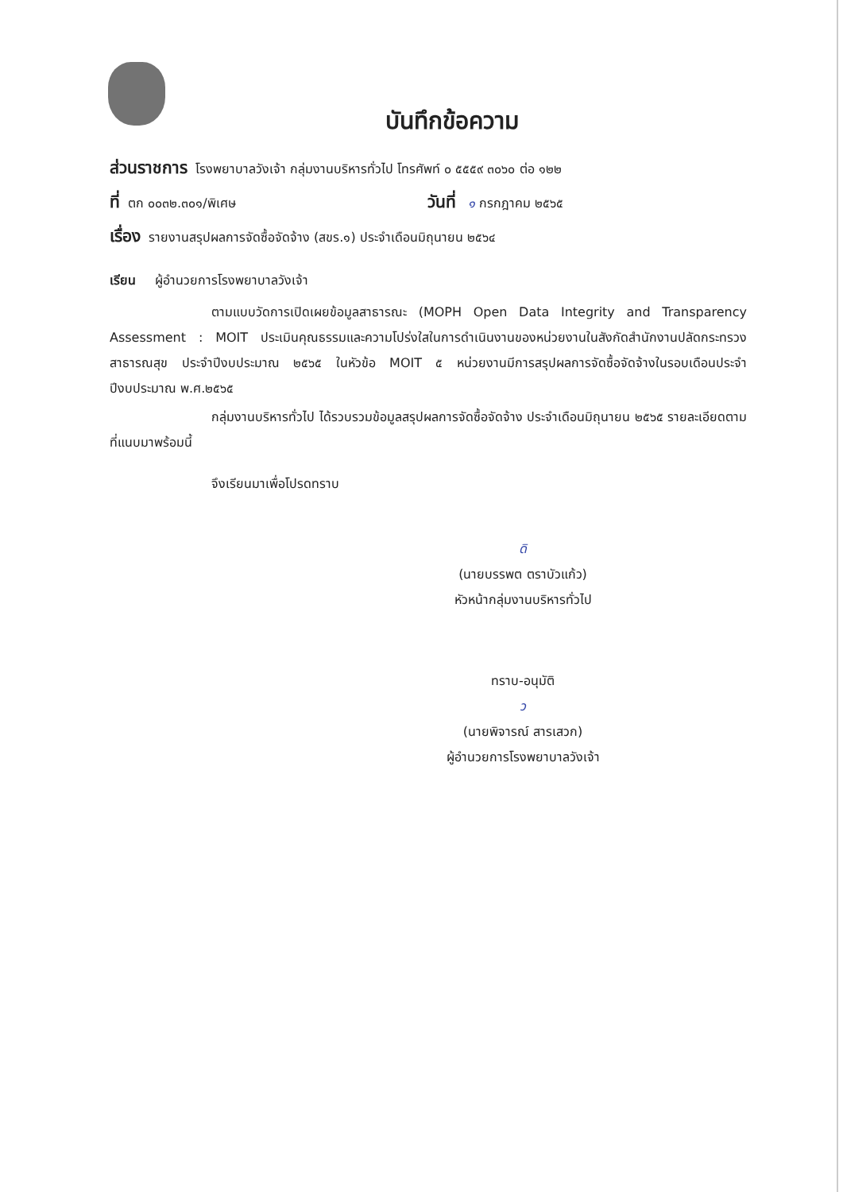บันทึกข้อความ
ส่วนราชการ โรงพยาบาลวังเจ้า กลุ่มงานบริหารทั่วไป โทรศัพท์ ๐ ๕๕๕๙ ๓๐๖๐ ต่อ ๑๒๒
ที่ ตก ๐๐๓๒.๓๐๑/พิเศษ
วันที่ ๑ กรกฎาคม ๒๕๖๕
เรื่อง รายงานสรุปผลการจัดซื้อจัดจ้าง (สขร.๑) ประจำเดือนมิถุนายน ๒๕๖๔
เรียน ผู้อำนวยการโรงพยาบาลวังเจ้า
ตามแบบวัดการเปิดเผยข้อมูลสาธารณะ (MOPH Open Data Integrity and Transparency Assessment : MOIT ประเมินคุณธรรมและความโปร่งใสในการดำเนินงานของหน่วยงานในสังกัดสำนักงานปลัดกระทรวงสาธารณสุข ประจำปีงบประมาณ ๒๕๖๕ ในหัวข้อ MOIT ๕ หน่วยงานมีการสรุปผลการจัดซื้อจัดจ้างในรอบเดือนประจำปีงบประมาณ พ.ศ.๒๕๖๕
กลุ่มงานบริหารทั่วไป ได้รวบรวมข้อมูลสรุปผลการจัดซื้อจัดจ้าง ประจำเดือนมิถุนายน ๒๕๖๕ รายละเอียดตามที่แนบมาพร้อมนี้
จึงเรียนมาเพื่อโปรดทราบ
ดิ
(นายบรรพต ตราบัวแก้ว)
หัวหน้ากลุ่มงานบริหารทั่วไป
ทราบ-อนุมัติ
ว
(นายพิจารณ์ สารเสวก)
ผู้อำนวยการโรงพยาบาลวังเจ้า